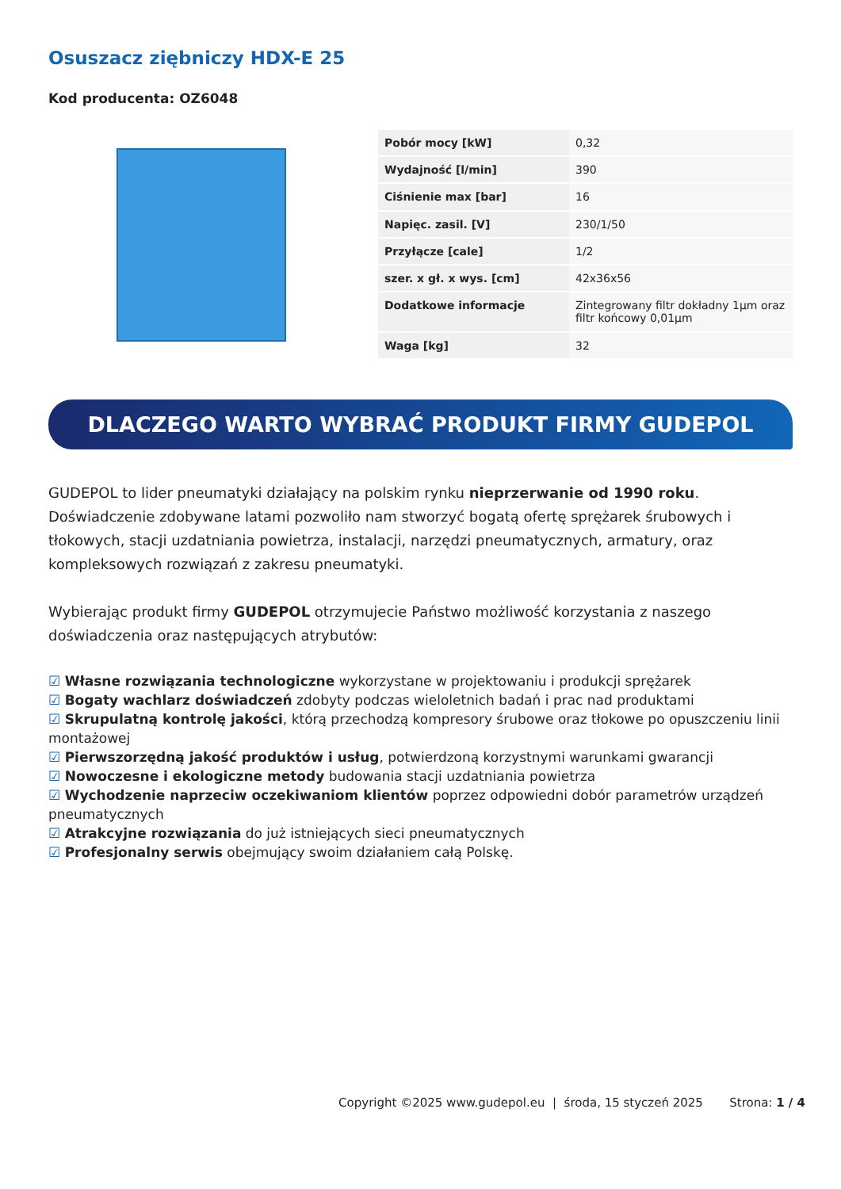Osuszacz ziębniczy HDX-E 25
Kod producenta: OZ6048
| Pobór mocy [kW] | 0,32 |
| Wydajność [l/min] | 390 |
| Ciśnienie max [bar] | 16 |
| Napięc. zasil. [V] | 230/1/50 |
| Przyłącze [cale] | 1/2 |
| szer. x gł. x wys. [cm] | 42x36x56 |
| Dodatkowe informacje | Zintegrowany filtr dokładny 1µm oraz filtr końcowy 0,01µm |
| Waga [kg] | 32 |
DLACZEGO WARTO WYBRAĆ PRODUKT FIRMY GUDEPOL
GUDEPOL to lider pneumatyki działający na polskim rynku nieprzerwanie od 1990 roku. Doświadczenie zdobywane latami pozwoliło nam stworzyć bogatą ofertę sprężarek śrubowych i tłokowych, stacji uzdatniania powietrza, instalacji, narzędzi pneumatycznych, armatury, oraz kompleksowych rozwiązań z zakresu pneumatyki.
Wybierając produkt firmy GUDEPOL otrzymujecie Państwo możliwość korzystania z naszego doświadczenia oraz następujących atrybutów:
☑ Własne rozwiązania technologiczne wykorzystane w projektowaniu i produkcji sprężarek
☑ Bogaty wachlarz doświadczeń zdobyty podczas wieloletnich badań i prac nad produktami
☑ Skrupulatną kontrolę jakości, którą przechodzą kompresory śrubowe oraz tłokowe po opuszczeniu linii montażowej
☑ Pierwszorzędną jakość produktów i usług, potwierdzoną korzystnymi warunkami gwarancji
☑ Nowoczesne i ekologiczne metody budowania stacji uzdatniania powietrza
☑ Wychodzenie naprzeciw oczekiwaniom klientów poprzez odpowiedni dobór parametrów urządzeń pneumatycznych
☑ Atrakcyjne rozwiązania do już istniejących sieci pneumatycznych
☑ Profesjonalny serwis obejmujący swoim działaniem całą Polskę.
Copyright ©2025 www.gudepol.eu | środa, 15 styczeń 2025 Strona: 1 / 4